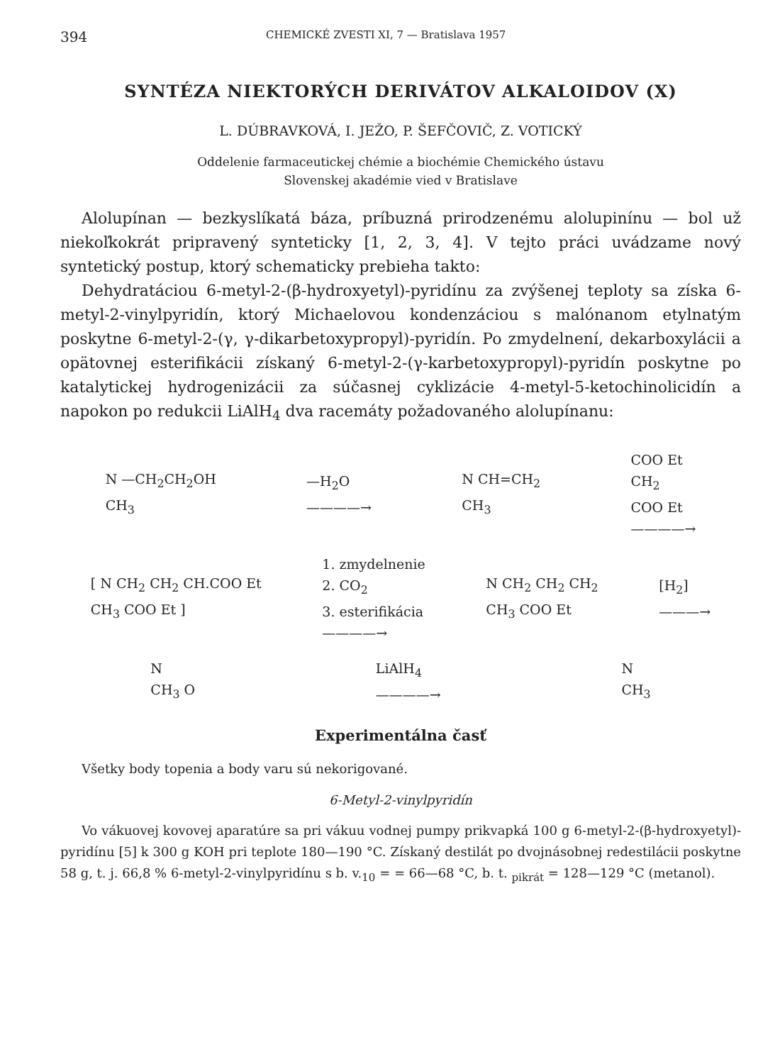394 CHEMICKÉ ZVESTI XI, 7 — Bratislava 1957
SYNTÉZA NIEKTORÝCH DERIVÁTOV ALKALOIDOV (X)
L. DÚBRAVKOVÁ, I. JEŽO, P. ŠEFČOVIČ, Z. VOTICKÝ
Oddelenie farmaceutickej chémie a biochémie Chemického ústavu
Slovenskej akadémie vied v Bratislave
Alolupínan — bezkyslíkatá báza, príbuzná prirodzenému alolupinínu — bol už niekoľkokrát pripravený synteticky [1, 2, 3, 4]. V tejto práci uvádzame nový syntetický postup, ktorý schematicky prebieha takto:
Dehydratáciou 6-metyl-2-(β-hydroxyetyl)-pyridínu za zvýšenej teploty sa získa 6-metyl-2-vinylpyridín, ktorý Michaelovou kondenzáciou s malónanom etylnatým poskytne 6-metyl-2-(γ, γ-dikarbetoxypropyl)-pyridín. Po zmydelnení, dekarboxylácii a opätovnej esterifikácii získaný 6-metyl-2-(γ-karbetoxypropyl)-pyridín poskytne po katalytickej hydrogenizácii za súčasnej cyklizácie 4-metyl-5-ketochinolicidín a napokon po redukcii LiAlH<sub>4</sub> dva racemáty požadovaného alolupínanu:
N —CH<sub>2</sub>CH<sub>2</sub>OH
CH<sub>3</sub>
—H<sub>2</sub>O
————→
N CH=CH<sub>2</sub>
CH<sub>3</sub>
COO Et
CH<sub>2</sub>
COO Et
————→
[ N CH<sub>2</sub> CH<sub>2</sub> CH.COO Et
CH<sub>3</sub> COO Et ]
1. zmydelnenie
2. CO<sub>2</sub>
3. esterifikácia
————→
N CH<sub>2</sub> CH<sub>2</sub> CH<sub>2</sub>
CH<sub>3</sub> COO Et
[H<sub>2</sub>]
———→
N
CH<sub>3</sub> O
LiAlH<sub>4</sub>
————→
N
CH<sub>3</sub>
Experimentálna časť
Všetky body topenia a body varu sú nekorigované.
6-Metyl-2-vinylpyridín
Vo vákuovej kovovej aparatúre sa pri vákuu vodnej pumpy prikvapká 100 g 6-metyl-2-(β-hydroxyetyl)-pyridínu [5] k 300 g KOH pri teplote 180—190 °C. Získaný destilát po dvojnásobnej redestilácii poskytne 58 g, t. j. 66,8 % 6-metyl-2-vinylpyridínu s b. v.<sub>10</sub> = = 66—68 °C, b. t. <sub>pikrát</sub> = 128—129 °C (metanol).